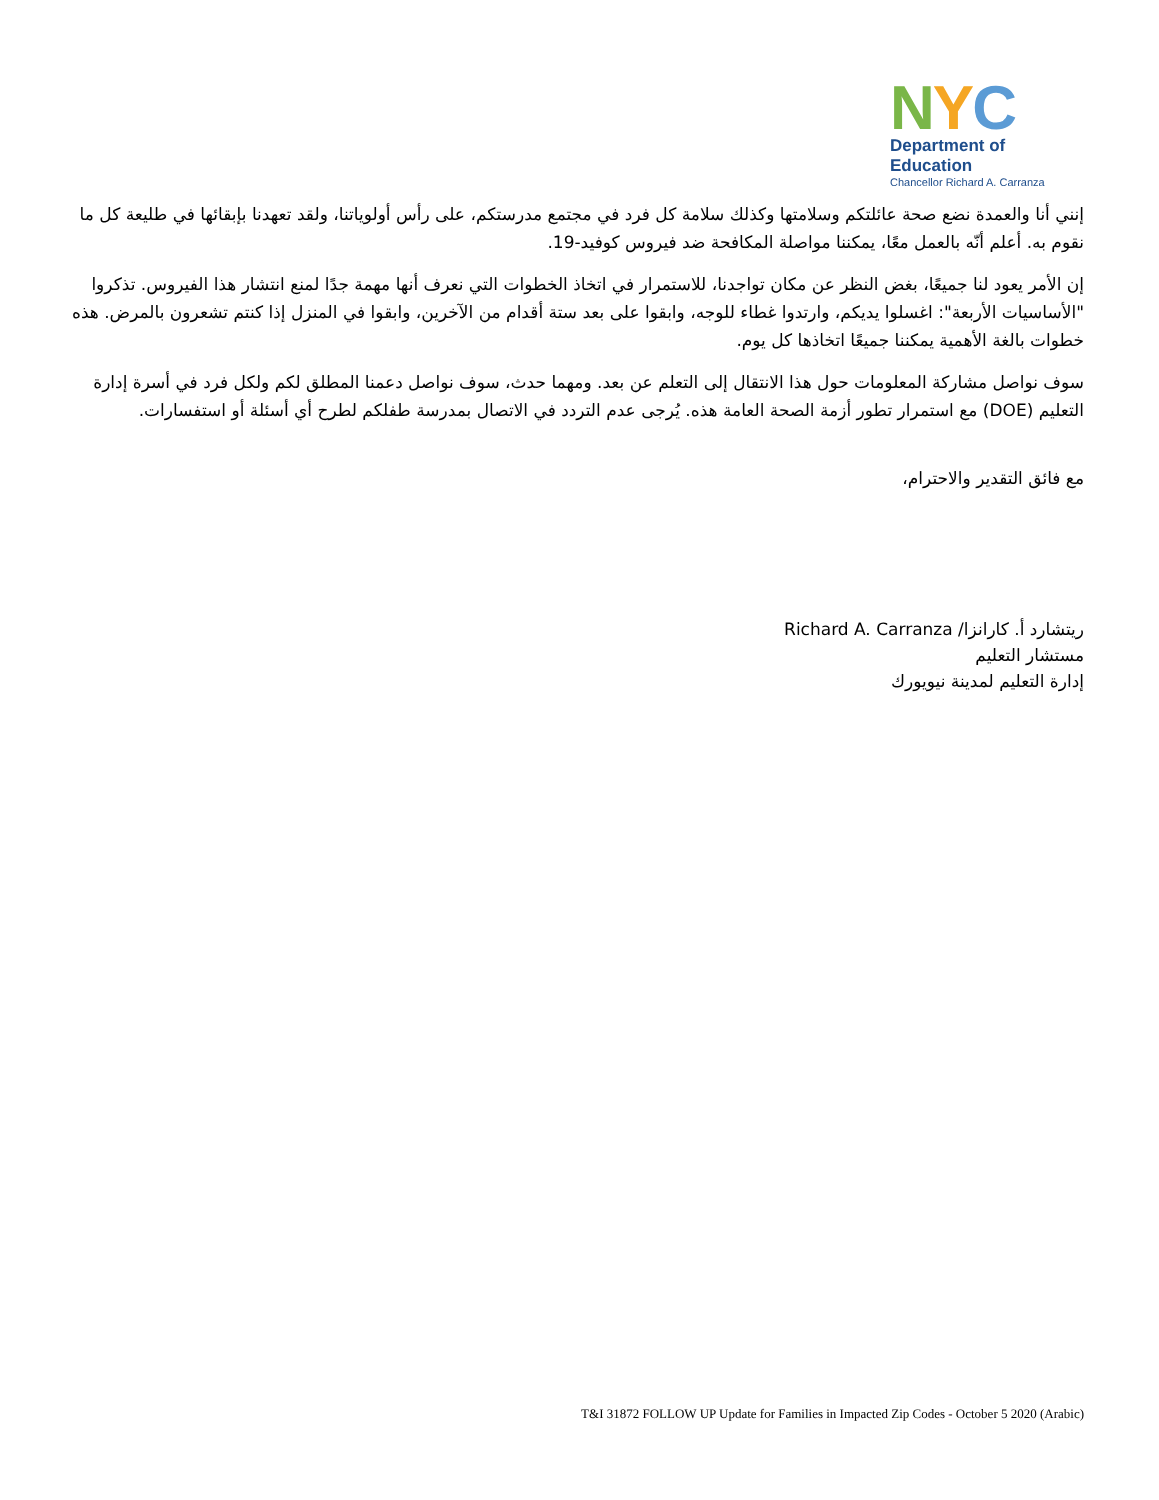NYC
Department of
Education
Chancellor Richard A. Carranza
إنني أنا والعمدة نضع صحة عائلتكم وسلامتها وكذلك سلامة كل فرد في مجتمع مدرستكم، على رأس أولوياتنا، ولقد تعهدنا بإبقائها في طليعة كل ما نقوم به. أعلم أنّه بالعمل معًا، يمكننا مواصلة المكافحة ضد فيروس كوفيد-19.
إن الأمر يعود لنا جميعًا، بغض النظر عن مكان تواجدنا، للاستمرار في اتخاذ الخطوات التي نعرف أنها مهمة جدًا لمنع انتشار هذا الفيروس. تذكروا "الأساسيات الأربعة": اغسلوا يديكم، وارتدوا غطاء للوجه، وابقوا على بعد ستة أقدام من الآخرين، وابقوا في المنزل إذا كنتم تشعرون بالمرض. هذه خطوات بالغة الأهمية يمكننا جميعًا اتخاذها كل يوم.
سوف نواصل مشاركة المعلومات حول هذا الانتقال إلى التعلم عن بعد. ومهما حدث، سوف نواصل دعمنا المطلق لكم ولكل فرد في أسرة إدارة التعليم (DOE) مع استمرار تطور أزمة الصحة العامة هذه. يُرجى عدم التردد في الاتصال بمدرسة طفلكم لطرح أي أسئلة أو استفسارات.
مع فائق التقدير والاحترام،
ريتشارد أ. كارانزا/ Richard A. Carranza
مستشار التعليم
إدارة التعليم لمدينة نيويورك
T&I 31872 FOLLOW UP Update for Families in Impacted Zip Codes - October 5 2020 (Arabic)